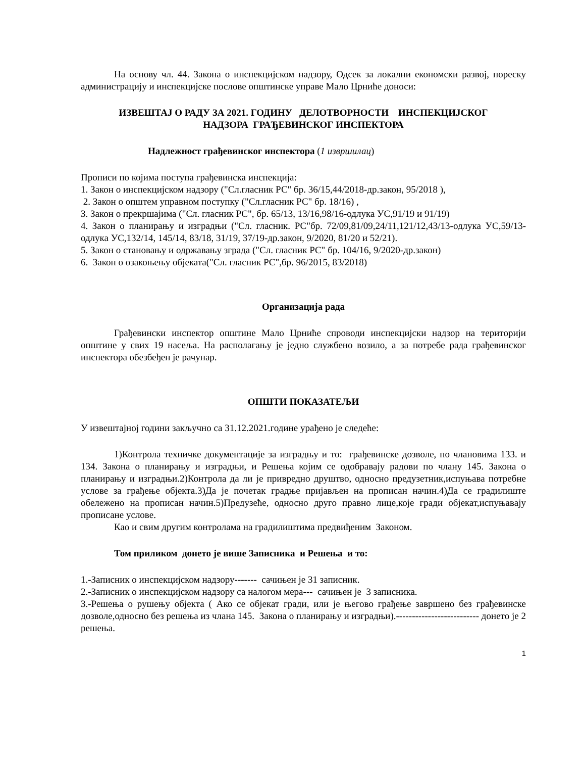На основу чл. 44. Закона о инспекцијском надзору, Одсек за локални економски развој, пореску администрацију и инспекцијске послове општинске управе Мало Црниће доноси:
ИЗВЕШТАЈ О РАДУ ЗА 2021. ГОДИНУ ДЕЛОТВОРНОСТИ ИНСПЕКЦИЈСКОГ
НАДЗОРА ГРАЂЕВИНСКОГ ИНСПЕКТОРА
Надлежност грађевинског инспектора (1 извршилац)
Прописи по којима поступа грађевинска инспекција:
1. Закон о инспекцијском надзору ("Сл.гласник РС" бр. 36/15,44/2018-др.закон, 95/2018 ),
2. Закон о општем управном поступку ("Сл.гласник РС" бр. 18/16) ,
3. Закон о прекршајима ("Сл. гласник РС", бр. 65/13, 13/16,98/16-одлука УС,91/19 и 91/19)
4. Закон о планирању и изградњи ("Сл. гласник. РС"бр. 72/09,81/09,24/11,121/12,43/13-одлука УС,59/13-одлука УС,132/14, 145/14, 83/18, 31/19, 37/19-др.закон, 9/2020, 81/20 и 52/21).
5. Закон о становању и одржавању зграда ("Сл. гласник РС" бр. 104/16, 9/2020-др.закон)
6. Закон о озакоњењу објеката("Сл. гласник РС",бр. 96/2015, 83/2018)
Организација рада
Грађевински инспектор општине Мало Црниће спроводи инспекцијски надзор на територији општине у свих 19 насеља. На располагању је једно службено возило, а за потребе рада грађевинског инспектора обезбеђен је рачунар.
ОПШТИ ПОКАЗАТЕЉИ
У извештајној години закључно са 31.12.2021.године урађено је следеће:
1)Контрола техничке документације за изградњу и то: грађевинске дозволе, по члановима 133. и 134. Закона о планирању и изградњи, и Решења којим се одобравају радови по члану 145. Закона о планирању и изградњи.2)Контрола да ли је привредно друштво, односно предузетник,испуњава потребне услове за грађење објекта.3)Да је почетак градње пријављен на прописан начин.4)Да се градилиште обележено на прописан начин.5)Предузеће, односно друго правно лице,које гради објекат,испуњавају прописане услове.
Као и свим другим контролама на градилиштима предвиђеним Законом.
Том приликом донето је више Записника и Решења и то:
1.-Записник о инспекцијском надзору------- сачињен је 31 записник.
2.-Записник о инспекцијском надзору са налогом мера--- сачињен је 3 записника.
3.-Решења о рушењу објекта ( Ако се објекат гради, или је његово грађење завршено без грађевинске дозволе,односно без решења из члана 145. Закона о планирању и изградњи).-------------------------- донето је 2 решења.
1